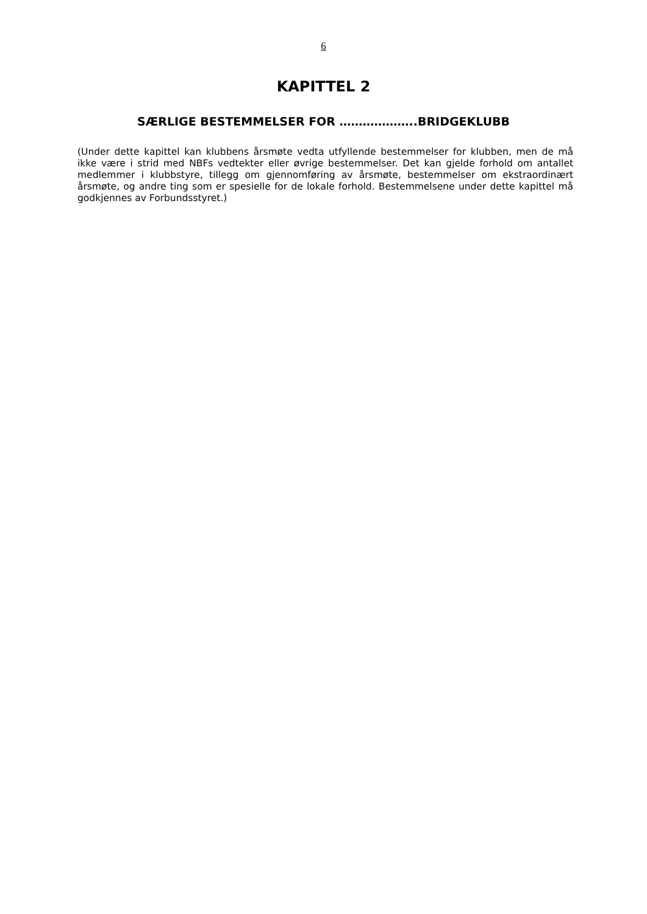6
KAPITTEL 2
SÆRLIGE BESTEMMELSER FOR ………………..BRIDGEKLUBB
(Under dette kapittel kan klubbens årsmøte vedta utfyllende bestemmelser for klubben, men de må ikke være i strid med NBFs vedtekter eller øvrige bestemmelser. Det kan gjelde forhold om antallet medlemmer i klubbstyre, tillegg om gjennomføring av årsmøte, bestemmelser om ekstraordinært årsmøte, og andre ting som er spesielle for de lokale forhold. Bestemmelsene under dette kapittel må godkjennes av Forbundsstyret.)